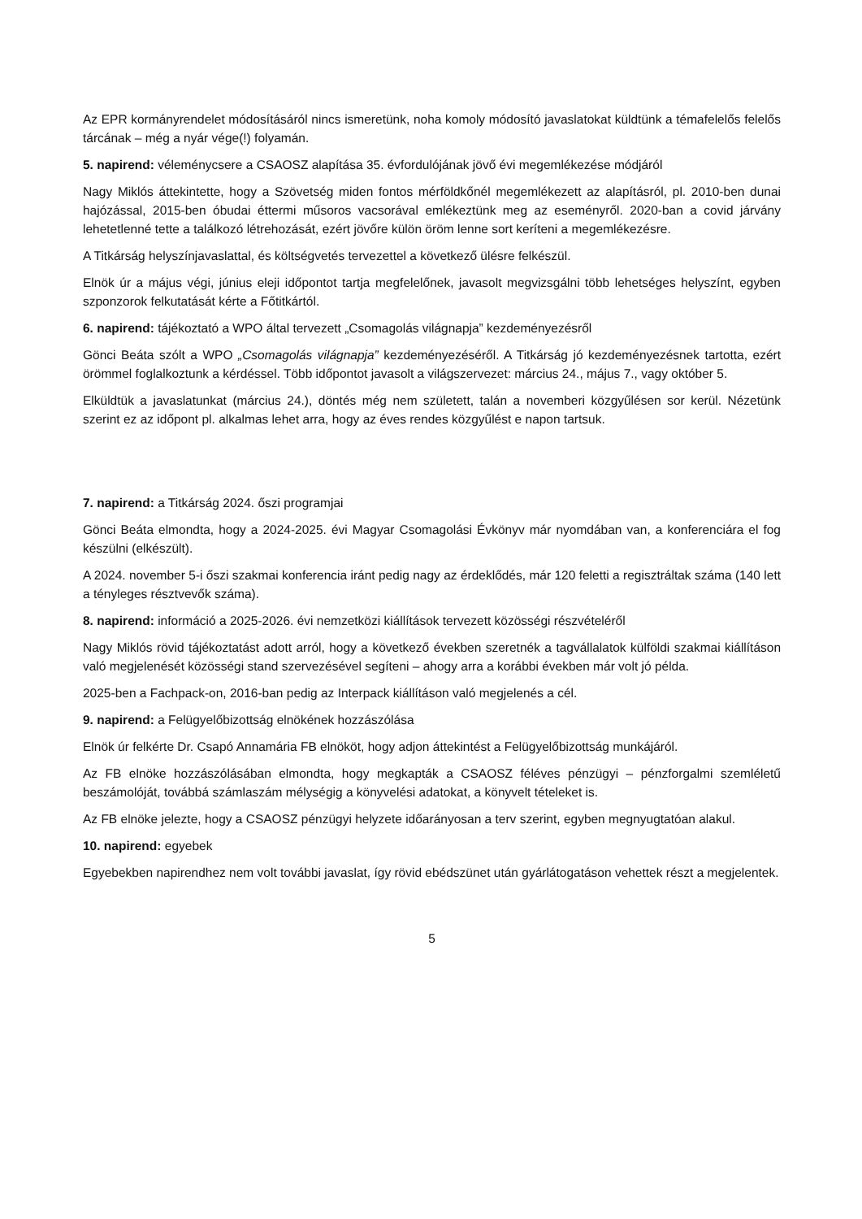Az EPR kormányrendelet módosításáról nincs ismeretünk, noha komoly módosító javaslatokat küldtünk a témafelelős felelős tárcának – még a nyár vége(!) folyamán.
5. napirend: véleménycsere a CSAOSZ alapítása 35. évfordulójának jövő évi megemlékezése módjáról
Nagy Miklós áttekintette, hogy a Szövetség miden fontos mérföldkőnél megemlékezett az alapításról, pl. 2010-ben dunai hajózással, 2015-ben óbudai éttermi műsoros vacsorával emlékeztünk meg az eseményről. 2020-ban a covid járvány lehetetlenné tette a találkozó létrehozását, ezért jövőre külön öröm lenne sort keríteni a megemlékezésre.
A Titkárság helyszínjavaslattal, és költségvetés tervezettel a következő ülésre felkészül.
Elnök úr a május végi, június eleji időpontot tartja megfelelőnek, javasolt megvizsgálni több lehetséges helyszínt, egyben szponzorok felkutatását kérte a Főtitkártól.
6. napirend: tájékoztató a WPO által tervezett „Csomagolás világnapja” kezdeményezésről
Gönci Beáta szólt a WPO „Csomagolás világnapja” kezdeményezéséről. A Titkárság jó kezdeményezésnek tartotta, ezért örömmel foglalkoztunk a kérdéssel. Több időpontot javasolt a világszervezet: március 24., május 7., vagy október 5.
Elküldtük a javaslatunkat (március 24.), döntés még nem született, talán a novemberi közgyűlésen sor kerül. Nézetünk szerint ez az időpont pl. alkalmas lehet arra, hogy az éves rendes közgyűlést e napon tartsuk.
7. napirend: a Titkárság 2024. őszi programjai
Gönci Beáta elmondta, hogy a 2024-2025. évi Magyar Csomagolási Évkönyv már nyomdában van, a konferenciára el fog készülni (elkészült).
A 2024. november 5-i őszi szakmai konferencia iránt pedig nagy az érdeklődés, már 120 feletti a regisztráltak száma (140 lett a tényleges résztvevők száma).
8. napirend: információ a 2025-2026. évi nemzetközi kiállítások tervezett közösségi részvételéről
Nagy Miklós rövid tájékoztatást adott arról, hogy a következő években szeretnék a tagvállalatok külföldi szakmai kiállításon való megjelenését közösségi stand szervezésével segíteni – ahogy arra a korábbi években már volt jó példa.
2025-ben a Fachpack-on, 2016-ban pedig az Interpack kiállításon való megjelenés a cél.
9. napirend: a Felügyelőbizottság elnökének hozzászólása
Elnök úr felkérte Dr. Csapó Annamária FB elnököt, hogy adjon áttekintést a Felügyelőbizottság munkájáról.
Az FB elnöke hozzászólásában elmondta, hogy megkapták a CSAOSZ féléves pénzügyi – pénzforgalmi szemléletű beszámolóját, továbbá számlaszám mélységig a könyvelési adatokat, a könyvelt tételeket is.
Az FB elnöke jelezte, hogy a CSAOSZ pénzügyi helyzete időarányosan a terv szerint, egyben megnyugtatóan alakul.
10. napirend: egyebek
Egyebekben napirendhez nem volt további javaslat, így rövid ebédszünet után gyárlátogatáson vehettek részt a megjelentek.
5